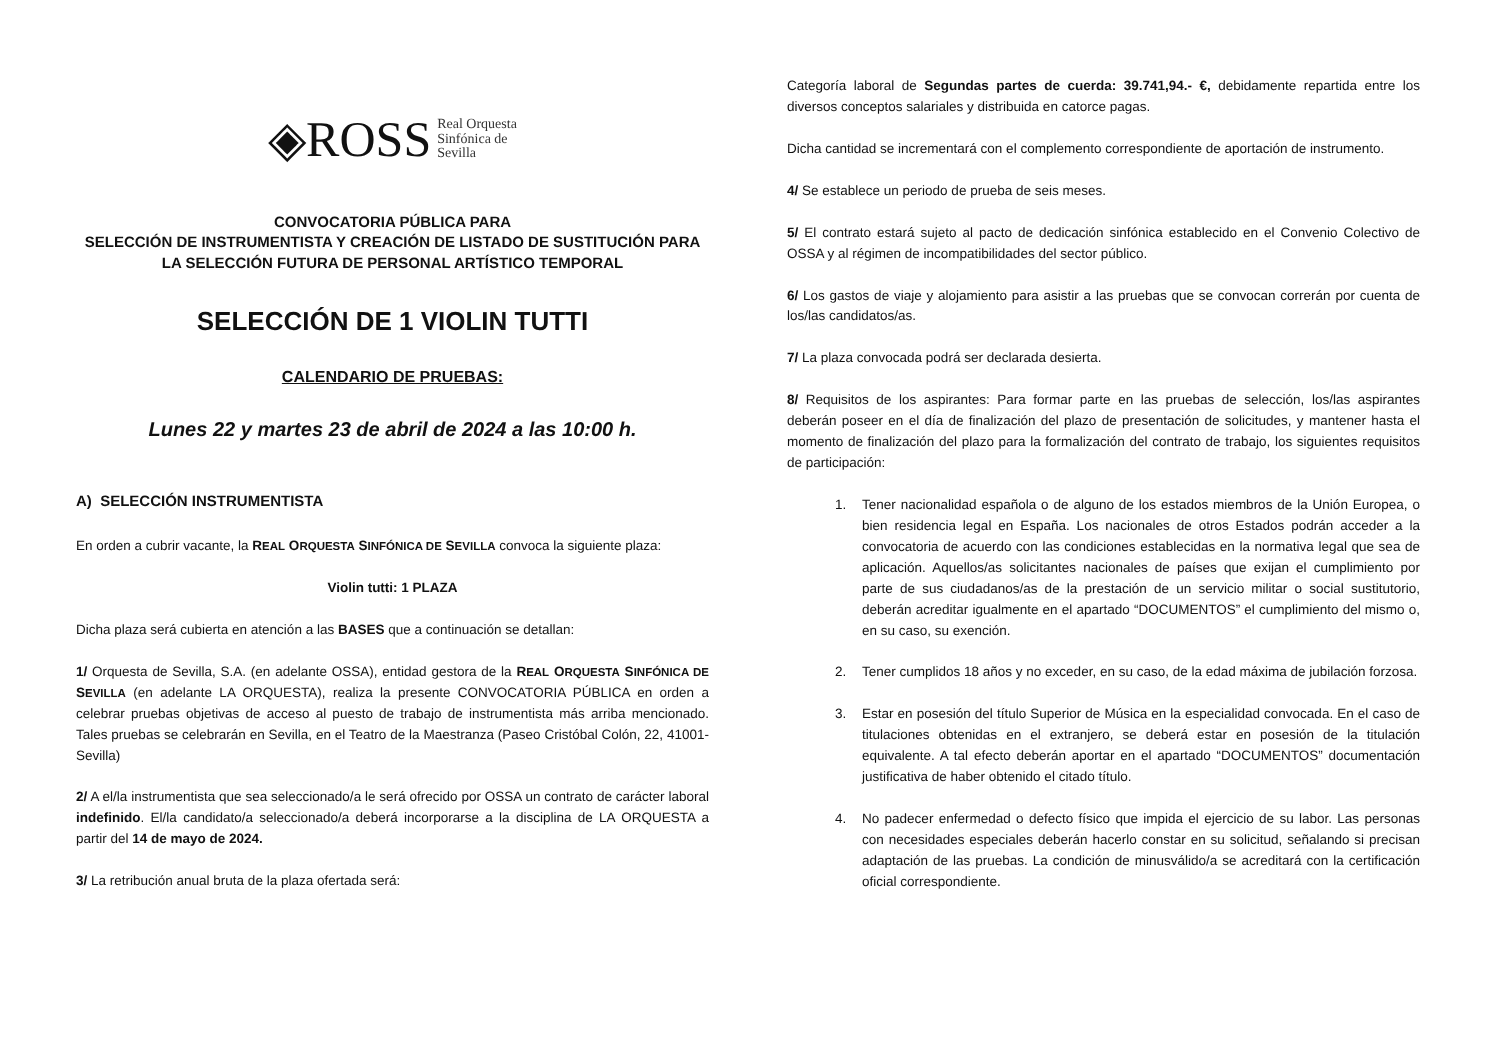◈ROSS Real Orquesta
Sinfónica de
Sevilla
CONVOCATORIA PÚBLICA PARA
SELECCIÓN DE INSTRUMENTISTA Y CREACIÓN DE LISTADO DE SUSTITUCIÓN PARA LA SELECCIÓN FUTURA DE PERSONAL ARTÍSTICO TEMPORAL
SELECCIÓN DE 1 VIOLIN TUTTI
CALENDARIO DE PRUEBAS:
Lunes 22 y martes 23 de abril de 2024 a las 10:00 h.
A) SELECCIÓN INSTRUMENTISTA
En orden a cubrir vacante, la REAL ORQUESTA SINFÓNICA DE SEVILLA convoca la siguiente plaza:
Violin tutti: 1 PLAZA
Dicha plaza será cubierta en atención a las BASES que a continuación se detallan:
1/ Orquesta de Sevilla, S.A. (en adelante OSSA), entidad gestora de la REAL ORQUESTA SINFÓNICA DE SEVILLA (en adelante LA ORQUESTA), realiza la presente CONVOCATORIA PÚBLICA en orden a celebrar pruebas objetivas de acceso al puesto de trabajo de instrumentista más arriba mencionado. Tales pruebas se celebrarán en Sevilla, en el Teatro de la Maestranza (Paseo Cristóbal Colón, 22, 41001-Sevilla)
2/ A el/la instrumentista que sea seleccionado/a le será ofrecido por OSSA un contrato de carácter laboral indefinido. El/la candidato/a seleccionado/a deberá incorporarse a la disciplina de LA ORQUESTA a partir del 14 de mayo de 2024.
3/ La retribución anual bruta de la plaza ofertada será:
Categoría laboral de Segundas partes de cuerda: 39.741,94.- €, debidamente repartida entre los diversos conceptos salariales y distribuida en catorce pagas.
Dicha cantidad se incrementará con el complemento correspondiente de aportación de instrumento.
4/ Se establece un periodo de prueba de seis meses.
5/ El contrato estará sujeto al pacto de dedicación sinfónica establecido en el Convenio Colectivo de OSSA y al régimen de incompatibilidades del sector público.
6/ Los gastos de viaje y alojamiento para asistir a las pruebas que se convocan correrán por cuenta de los/las candidatos/as.
7/ La plaza convocada podrá ser declarada desierta.
8/ Requisitos de los aspirantes: Para formar parte en las pruebas de selección, los/las aspirantes deberán poseer en el día de finalización del plazo de presentación de solicitudes, y mantener hasta el momento de finalización del plazo para la formalización del contrato de trabajo, los siguientes requisitos de participación:
1. Tener nacionalidad española o de alguno de los estados miembros de la Unión Europea, o bien residencia legal en España. Los nacionales de otros Estados podrán acceder a la convocatoria de acuerdo con las condiciones establecidas en la normativa legal que sea de aplicación. Aquellos/as solicitantes nacionales de países que exijan el cumplimiento por parte de sus ciudadanos/as de la prestación de un servicio militar o social sustitutorio, deberán acreditar igualmente en el apartado “DOCUMENTOS” el cumplimiento del mismo o, en su caso, su exención.
2. Tener cumplidos 18 años y no exceder, en su caso, de la edad máxima de jubilación forzosa.
3. Estar en posesión del título Superior de Música en la especialidad convocada. En el caso de titulaciones obtenidas en el extranjero, se deberá estar en posesión de la titulación equivalente. A tal efecto deberán aportar en el apartado “DOCUMENTOS” documentación justificativa de haber obtenido el citado título.
4. No padecer enfermedad o defecto físico que impida el ejercicio de su labor. Las personas con necesidades especiales deberán hacerlo constar en su solicitud, señalando si precisan adaptación de las pruebas. La condición de minusválido/a se acreditará con la certificación oficial correspondiente.